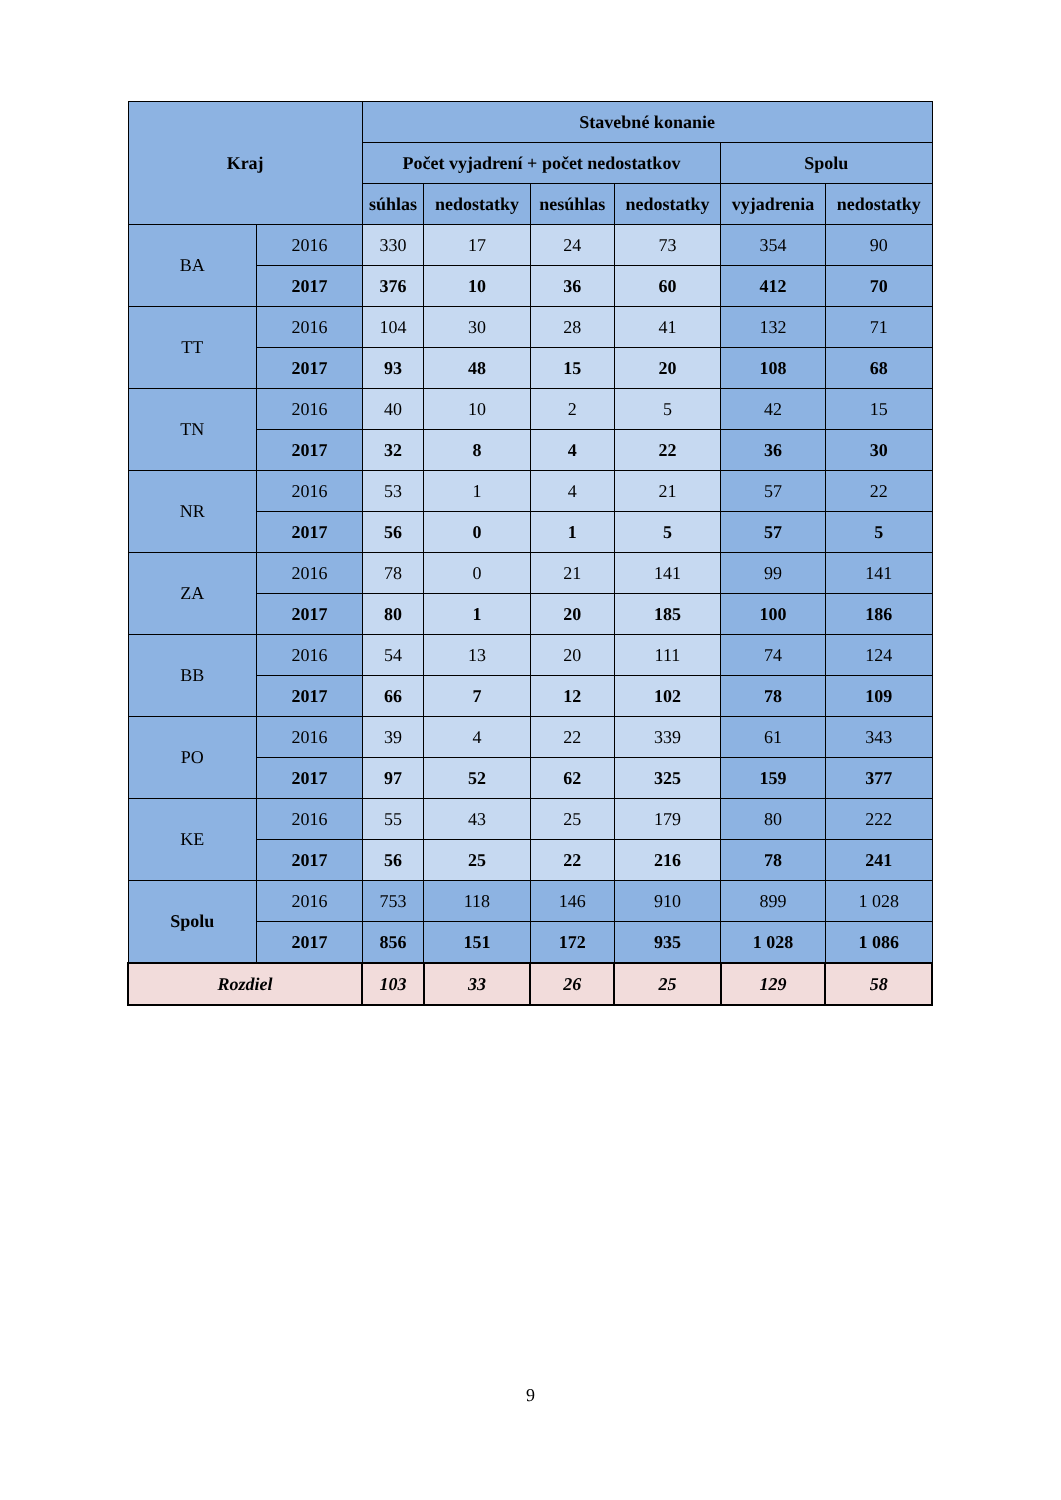| Kraj | | Stavebné konanie | | | | | |
| --- | --- | --- | --- | --- | --- | --- | --- |
| | | Počet vyjadrení + počet nedostatkov | | | | Spolu | |
| | | súhlas | nedostatky | nesúhlas | nedostatky | vyjadrenia | nedostatky |
| BA | 2016 | 330 | 17 | 24 | 73 | 354 | 90 |
| | 2017 | 376 | 10 | 36 | 60 | 412 | 70 |
| TT | 2016 | 104 | 30 | 28 | 41 | 132 | 71 |
| | 2017 | 93 | 48 | 15 | 20 | 108 | 68 |
| TN | 2016 | 40 | 10 | 2 | 5 | 42 | 15 |
| | 2017 | 32 | 8 | 4 | 22 | 36 | 30 |
| NR | 2016 | 53 | 1 | 4 | 21 | 57 | 22 |
| | 2017 | 56 | 0 | 1 | 5 | 57 | 5 |
| ZA | 2016 | 78 | 0 | 21 | 141 | 99 | 141 |
| | 2017 | 80 | 1 | 20 | 185 | 100 | 186 |
| BB | 2016 | 54 | 13 | 20 | 111 | 74 | 124 |
| | 2017 | 66 | 7 | 12 | 102 | 78 | 109 |
| PO | 2016 | 39 | 4 | 22 | 339 | 61 | 343 |
| | 2017 | 97 | 52 | 62 | 325 | 159 | 377 |
| KE | 2016 | 55 | 43 | 25 | 179 | 80 | 222 |
| | 2017 | 56 | 25 | 22 | 216 | 78 | 241 |
| Spolu | 2016 | 753 | 118 | 146 | 910 | 899 | 1 028 |
| | 2017 | 856 | 151 | 172 | 935 | 1 028 | 1 086 |
| Rozdiel | | 103 | 33 | 26 | 25 | 129 | 58 |
9